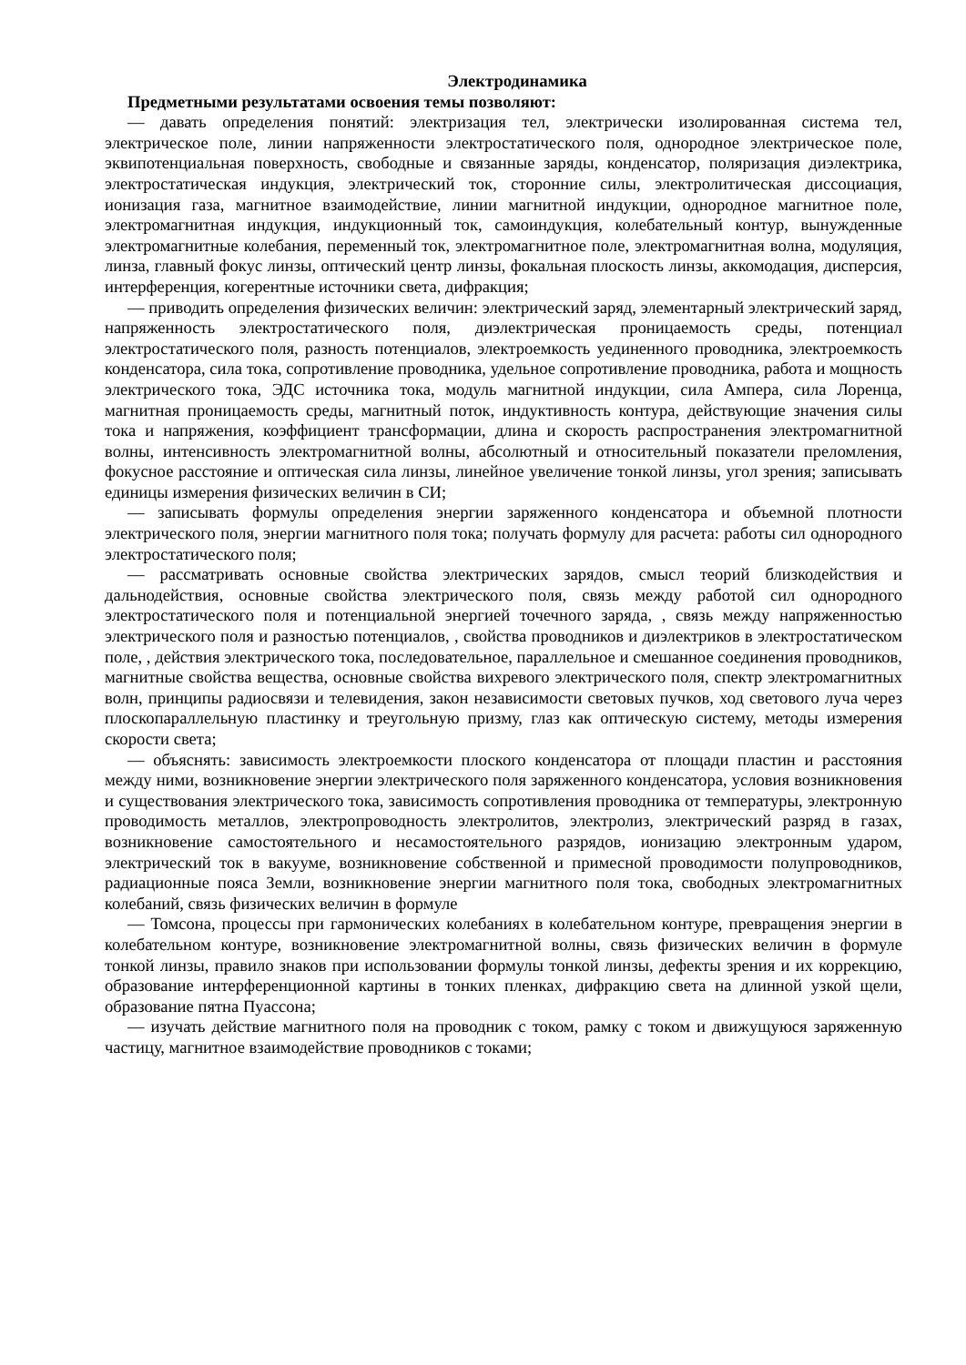Электродинамика
Предметными результатами освоения темы позволяют:
— давать определения понятий: электризация тел, электрически изолированная система тел, электрическое поле, линии напряженности электростатического поля, однородное электрическое поле, эквипотенциальная поверхность, свободные и связанные заряды, конденсатор, поляризация диэлектрика, электростатическая индукция, электрический ток, сторонние силы, электролитическая диссоциация, ионизация газа, магнитное взаимодействие, линии магнитной индукции, однородное магнитное поле, электромагнитная индукция, индукционный ток, самоиндукция, колебательный контур, вынужденные электромагнитные колебания, переменный ток, электромагнитное поле, электромагнитная волна, модуляция, линза, главный фокус линзы, оптический центр линзы, фокальная плоскость линзы, аккомодация, дисперсия, интерференция, когерентные источники света, дифракция;
— приводить определения физических величин: электрический заряд, элементарный электрический заряд, напряженность электростатического поля, диэлектрическая проницаемость среды, потенциал электростатического поля, разность потенциалов, электроемкость уединенного проводника, электроемкость конденсатора, сила тока, сопротивление проводника, удельное сопротивление проводника, работа и мощность электрического тока, ЭДС источника тока, модуль магнитной индукции, сила Ампера, сила Лоренца, магнитная проницаемость среды, магнитный поток, индуктивность контура, действующие значения силы тока и напряжения, коэффициент трансформации, длина и скорость распространения электромагнитной волны, интенсивность электромагнитной волны, абсолютный и относительный показатели преломления, фокусное расстояние и оптическая сила линзы, линейное увеличение тонкой линзы, угол зрения; записывать единицы измерения физических величин в СИ;
— записывать формулы определения энергии заряженного конденсатора и объемной плотности электрического поля, энергии магнитного поля тока; получать формулу для расчета: работы сил однородного электростатического поля;
— рассматривать основные свойства электрических зарядов, смысл теорий близкодействия и дальнодействия, основные свойства электрического поля, связь между работой сил однородного электростатического поля и потенциальной энергией точечного заряда, , связь между напряженностью электрического поля и разностью потенциалов, , свойства проводников и диэлектриков в электростатическом поле, , действия электрического тока, последовательное, параллельное и смешанное соединения проводников, магнитные свойства вещества, основные свойства вихревого электрического поля, спектр электромагнитных волн, принципы радиосвязи и телевидения, закон независимости световых пучков, ход светового луча через плоскопараллельную пластинку и треугольную призму, глаз как оптическую систему, методы измерения скорости света;
— объяснять: зависимость электроемкости плоского конденсатора от площади пластин и расстояния между ними, возникновение энергии электрического поля заряженного конденсатора, условия возникновения и существования электрического тока, зависимость сопротивления проводника от температуры, электронную проводимость металлов, электропроводность электролитов, электролиз, электрический разряд в газах, возникновение самостоятельного и несамостоятельного разрядов, ионизацию электронным ударом, электрический ток в вакууме, возникновение собственной и примесной проводимости полупроводников, радиационные пояса Земли, возникновение энергии магнитного поля тока, свободных электромагнитных колебаний, связь физических величин в формуле
— Томсона, процессы при гармонических колебаниях в колебательном контуре, превращения энергии в колебательном контуре, возникновение электромагнитной волны, связь физических величин в формуле тонкой линзы, правило знаков при использовании формулы тонкой линзы, дефекты зрения и их коррекцию, образование интерференционной картины в тонких пленках, дифракцию света на длинной узкой щели, образование пятна Пуассона;
— изучать действие магнитного поля на проводник с током, рамку с током и движущуюся заряженную частицу, магнитное взаимодействие проводников с токами;